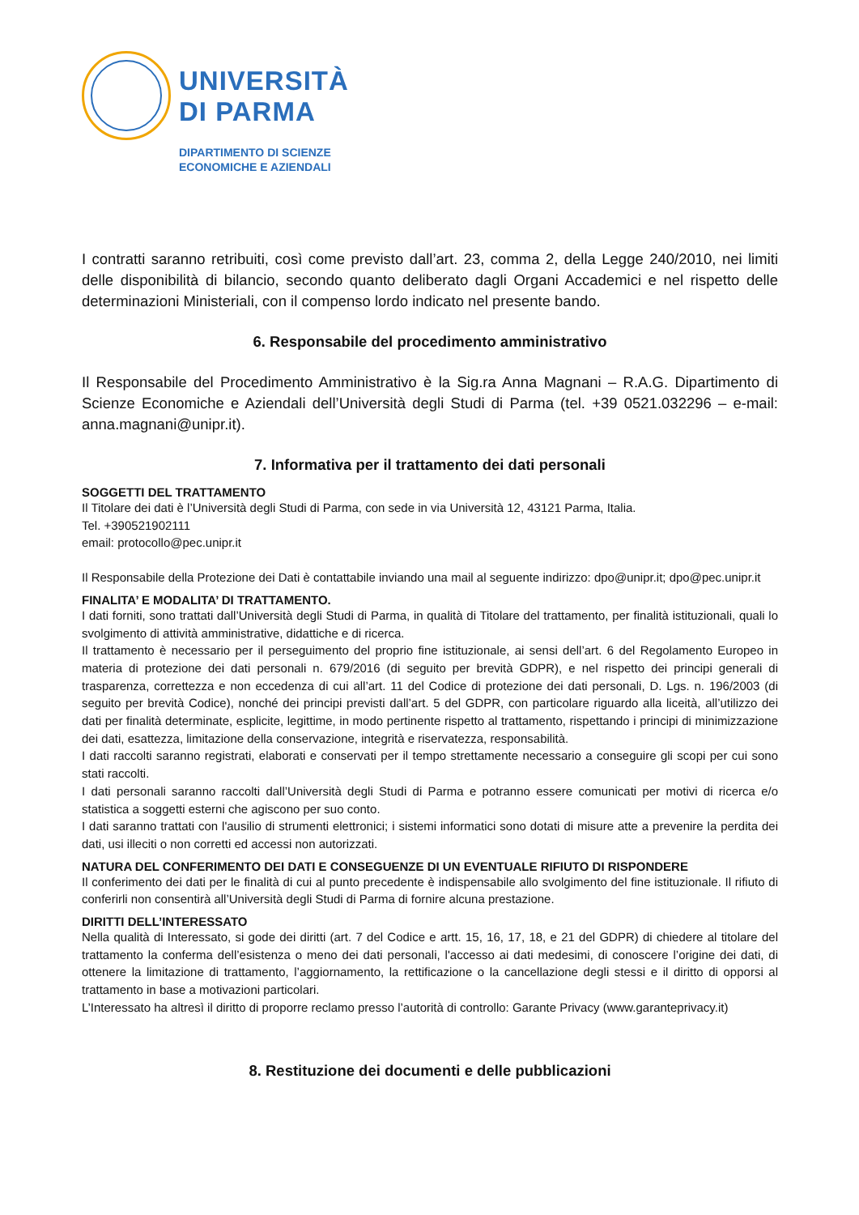UNIVERSITÀ
DI PARMA
DIPARTIMENTO DI SCIENZE
ECONOMICHE E AZIENDALI
I contratti saranno retribuiti, così come previsto dall’art. 23, comma 2, della Legge 240/2010, nei limiti delle disponibilità di bilancio, secondo quanto deliberato dagli Organi Accademici e nel rispetto delle determinazioni Ministeriali, con il compenso lordo indicato nel presente bando.
6. Responsabile del procedimento amministrativo
Il Responsabile del Procedimento Amministrativo è la Sig.ra Anna Magnani – R.A.G. Dipartimento di Scienze Economiche e Aziendali dell’Università degli Studi di Parma (tel. +39 0521.032296 – e-mail: anna.magnani@unipr.it).
7. Informativa per il trattamento dei dati personali
SOGGETTI DEL TRATTAMENTO
Il Titolare dei dati è l’Università degli Studi di Parma, con sede in via Università 12, 43121 Parma, Italia.
Tel. +390521902111
email: protocollo@pec.unipr.it
Il Responsabile della Protezione dei Dati è contattabile inviando una mail al seguente indirizzo: dpo@unipr.it; dpo@pec.unipr.it
FINALITA’ E MODALITA’ DI TRATTAMENTO.
I dati forniti, sono trattati dall’Università degli Studi di Parma, in qualità di Titolare del trattamento, per finalità istituzionali, quali lo svolgimento di attività amministrative, didattiche e di ricerca.
Il trattamento è necessario per il perseguimento del proprio fine istituzionale, ai sensi dell’art. 6 del Regolamento Europeo in materia di protezione dei dati personali n. 679/2016 (di seguito per brevità GDPR), e nel rispetto dei principi generali di trasparenza, correttezza e non eccedenza di cui all’art. 11 del Codice di protezione dei dati personali, D. Lgs. n. 196/2003 (di seguito per brevità Codice), nonché dei principi previsti dall’art. 5 del GDPR, con particolare riguardo alla liceità, all’utilizzo dei dati per finalità determinate, esplicite, legittime, in modo pertinente rispetto al trattamento, rispettando i principi di minimizzazione dei dati, esattezza, limitazione della conservazione, integrità e riservatezza, responsabilità.
I dati raccolti saranno registrati, elaborati e conservati per il tempo strettamente necessario a conseguire gli scopi per cui sono stati raccolti.
I dati personali saranno raccolti dall’Università degli Studi di Parma e potranno essere comunicati per motivi di ricerca e/o statistica a soggetti esterni che agiscono per suo conto.
I dati saranno trattati con l'ausilio di strumenti elettronici; i sistemi informatici sono dotati di misure atte a prevenire la perdita dei dati, usi illeciti o non corretti ed accessi non autorizzati.
NATURA DEL CONFERIMENTO DEI DATI E CONSEGUENZE DI UN EVENTUALE RIFIUTO DI RISPONDERE
Il conferimento dei dati per le finalità di cui al punto precedente è indispensabile allo svolgimento del fine istituzionale. Il rifiuto di conferirli non consentirà all’Università degli Studi di Parma di fornire alcuna prestazione.
DIRITTI DELL’INTERESSATO
Nella qualità di Interessato, si gode dei diritti (art. 7 del Codice e artt. 15, 16, 17, 18, e 21 del GDPR) di chiedere al titolare del trattamento la conferma dell’esistenza o meno dei dati personali, l'accesso ai dati medesimi, di conoscere l’origine dei dati, di ottenere la limitazione di trattamento, l’aggiornamento, la rettificazione o la cancellazione degli stessi e il diritto di opporsi al trattamento in base a motivazioni particolari.
L’Interessato ha altresì il diritto di proporre reclamo presso l’autorità di controllo: Garante Privacy (www.garanteprivacy.it)
8. Restituzione dei documenti e delle pubblicazioni